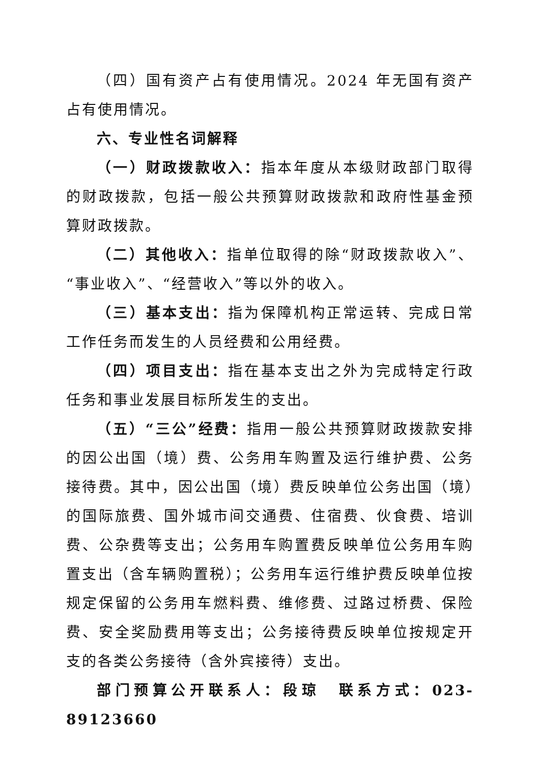（四）国有资产占有使用情况。2024 年无国有资产占有使用情况。
六、专业性名词解释
（一）财政拨款收入：指本年度从本级财政部门取得的财政拨款，包括一般公共预算财政拨款和政府性基金预算财政拨款。
（二）其他收入：指单位取得的除“财政拨款收入”、“事业收入”、“经营收入”等以外的收入。
（三）基本支出：指为保障机构正常运转、完成日常工作任务而发生的人员经费和公用经费。
（四）项目支出：指在基本支出之外为完成特定行政任务和事业发展目标所发生的支出。
（五）“三公”经费：指用一般公共预算财政拨款安排的因公出国（境）费、公务用车购置及运行维护费、公务接待费。其中，因公出国（境）费反映单位公务出国（境）的国际旅费、国外城市间交通费、住宿费、伙食费、培训费、公杂费等支出；公务用车购置费反映单位公务用车购置支出（含车辆购置税）；公务用车运行维护费反映单位按规定保留的公务用车燃料费、维修费、过路过桥费、保险费、安全奖励费用等支出；公务接待费反映单位按规定开支的各类公务接待（含外宾接待）支出。
部门预算公开联系人：段琼　联系方式：023-89123660